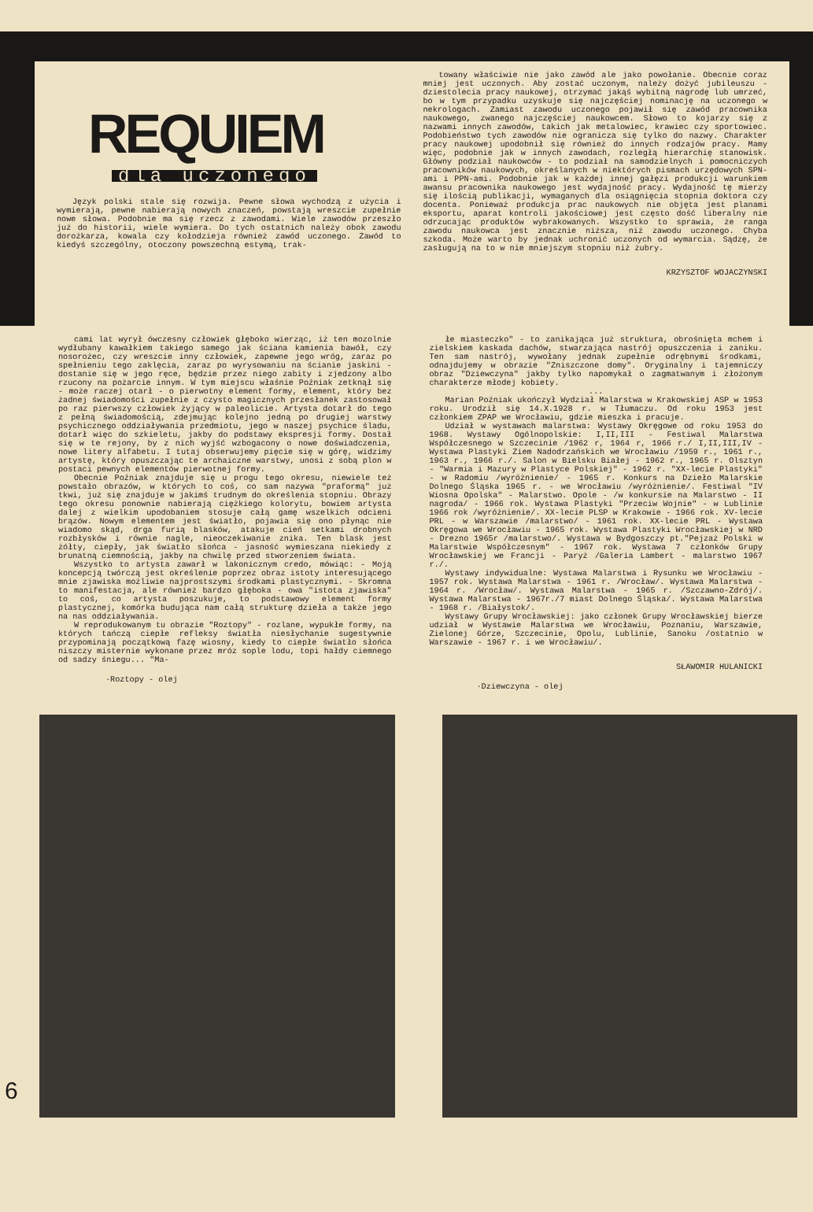REQUIEM
dla uczonego
Język polski stale się rozwija. Pewne słowa wychodzą z użycia i wymierają, pewne nabierają nowych znaczeń, powstają wreszcie zupełnie nowe słowa. Podobnie ma się rzecz z zawodami. Wiele zawodów przeszło już do historii, wiele wymiera. Do tych ostatnich należy obok zawodu dorożkarza, kowala czy kołodzieja również zawód uczonego. Zawód to kiedyś szczególny, otoczony powszechną estymą, trak-
towany właściwie nie jako zawód ale jako powołanie. Obecnie coraz mniej jest uczonych. Aby zostać uczonym, należy dożyć jubileuszu -dziestolecia pracy naukowej, otrzymać jakąś wybitną nagrodę lub umrzeć, bo w tym przypadku uzyskuje się najczęściej nominację na uczonego w nekrologach. Zamiast zawodu uczonego pojawił się zawód pracownika naukowego, zwanego najczęściej naukowcem. Słowo to kojarzy się z nazwami innych zawodów, takich jak metalowiec, krawiec czy sportowiec. Podobieństwo tych zawodów nie ogranicza się tylko do nazwy. Charakter pracy naukowej upodobnił się również do innych rodzajów pracy. Mamy więc, podobnie jak w innych zawodach, rozległą hierarchię stanowisk. Główny podział naukowców - to podział na samodzielnych i pomocniczych pracowników naukowych, określanych w niektórych pismach urzędowych SPN-ami i PPN-ami. Podobnie jak w każdej innej gałęzi produkcji warunkiem awansu pracownika naukowego jest wydajność pracy. Wydajność tę mierzy się ilością publikacji, wymaganych dla osiągnięcia stopnia doktora czy docenta. Ponieważ produkcja prac naukowych nie objęta jest planami eksportu, aparat kontroli jakościowej jest często dość liberalny nie odrzucając produktów wybrakowanych. Wszystko to sprawia, że ranga zawodu naukowca jest znacznie niższa, niż zawodu uczonego. Chyba szkoda. Może warto by jednak uchronić uczonych od wymarcia. Sądzę, że zasługują na to w nie mniejszym stopniu niż żubry.
KRZYSZTOF WOJACZYNSKI
cami lat wyrył ówczesny człowiek głęboko wierząc, iż ten mozolnie wydłubany kawałkiem takiego samego jak ściana kamienia bawół, czy nosorożec, czy wreszcie inny człowiek, zapewne jego wróg, zaraz po spełnieniu tego zaklęcia, zaraz po wyrysowaniu na ścianie jaskini - dostanie się w jego ręce, będzie przez niego zabity i zjedzony albo rzucony na pożarcie innym. W tym miejscu właśnie Poźniak zetknął się - może raczej otarł - o pierwotny element formy, element, który bez żadnej świadomości zupełnie z czysto magicznych przesłanek zastosował po raz pierwszy człowiek żyjący w paleolicie. Artysta dotarł do tego z pełną świadomością, zdejmując kolejno jedną po drugiej warstwy psychicznego oddziaływania przedmiotu, jego w naszej psychice śladu, dotarł więc do szkieletu, jakby do podstawy ekspresji formy. Dostał się w te rejony, by z nich wyjść wzbogacony o nowe doświadczenia, nowe litery alfabetu. I tutaj obserwujemy pięcie się w górę, widzimy artystę, który opuszczając te archaiczne warstwy, unosi z sobą plon w postaci pewnych elementów pierwotnej formy.
Obecnie Poźniak znajduje się u progu tego okresu, niewiele też powstało obrazów, w których to coś, co sam nazywa "praformą" już tkwi, już się znajduje w jakimś trudnym do określenia stopniu. Obrazy tego okresu ponownie nabierają ciężkiego kolorytu, bowiem artysta dalej z wielkim upodobaniem stosuje całą gamę wszelkich odcieni brązów. Nowym elementem jest światło, pojawia się ono płynąc nie wiadomo skąd, drga furią blasków, atakuje cień setkami drobnych rozbłysków i równie nagle, nieoczekiwanie znika. Ten blask jest żółty, ciepły, jak światło słońca - jasność wymieszana niekiedy z brunatną ciemnością, jakby na chwilę przed stworzeniem świata.
Wszystko to artysta zawarł w lakonicznym credo, mówiąc: - Moją koncepcją twórczą jest określenie poprzez obraz istoty interesującego mnie zjawiska możliwie najprostszymi środkami plastycznymi. - Skromna to manifestacja, ale również bardzo głęboka - owa "istota zjawiska" to coś, co artysta poszukuje, to podstawowy element formy plastycznej, komórka budująca nam całą strukturę dzieła a także jego na nas oddziaływania.
W reprodukowanym tu obrazie "Roztopy" - rozlane, wypukłe formy, na których tańczą ciepłe refleksy światła niesłychanie sugestywnie przypominają początkową fazę wiosny, kiedy to ciepłe światło słońca niszczy misternie wykonane przez mróz sople lodu, topi hałdy ciemnego od sadzy śniegu... "Ma-
·Roztopy - olej
łe miasteczko" - to zanikająca już struktura, obrośnięta mchem i zielskiem kaskada dachów, stwarzająca nastrój opuszczenia i zaniku. Ten sam nastrój, wywołany jednak zupełnie odrębnymi środkami, odnajdujemy w obrazie "Zniszczone domy". Oryginalny i tajemniczy obraz "Dziewczyna" jakby tylko napomykał o zagmatwanym i złożonym charakterze młodej kobiety.
...
Marian Poźniak ukończył Wydział Malarstwa w Krakowskiej ASP w 1953 roku. Urodził się 14.X.1928 r. w Tłumaczu. Od roku 1953 jest członkiem ZPAP we Wrocławiu, gdzie mieszka i pracuje.
Udział w wystawach malarstwa: Wystawy Okręgowe od roku 1953 do 1968. Wystawy Ogólnopolskie: I,II,III - Festiwal Malarstwa Współczesnego w Szczecinie /1962 r, 1964 r, 1966 r./ I,II,III,IV - Wystawa Plastyki Ziem Nadodrzańskich we Wrocławiu /1959 r., 1961 r., 1963 r., 1966 r./. Salon w Bielsku Białej - 1962 r., 1965 r. Olsztyn - "Warmia i Mazury w Plastyce Polskiej" - 1962 r. "XX-lecie Plastyki" - w Radomiu /wyróżnienie/ - 1965 r. Konkurs na Dzieło Malarskie Dolnego Śląska 1965 r. - we Wrocławiu /wyróżnienie/. Festiwal "IV Wiosna Opolska" - Malarstwo. Opole - /w konkursie na Malarstwo - II nagroda/ - 1966 rok. Wystawa Plastyki "Przeciw Wojnie" - w Lublinie 1966 rok /wyróżnienie/. XX-lecie PLSP w Krakowie - 1966 rok. XV-lecie PRL - w Warszawie /malarstwo/ - 1961 rok. XX-lecie PRL - Wystawa Okręgowa we Wrocławiu - 1965 rok. Wystawa Plastyki Wrocławskiej w NRD - Drezno 1965r /malarstwo/. Wystawa w Bydgoszczy pt."Pejzaż Polski w Malarstwie Współczesnym" - 1967 rok. Wystawa 7 członków Grupy Wrocławskiej we Francji - Paryż /Galeria Lambert - malarstwo 1967 r./.
Wystawy indywidualne: Wystawa Malarstwa i Rysunku we Wrocławiu - 1957 rok. Wystawa Malarstwa - 1961 r. /Wrocław/. Wystawa Malarstwa - 1964 r. /Wrocław/. Wystawa Malarstwa - 1965 r. /Szczawno-Zdrój/. Wystawa Malarstwa - 1967r./7 miast Dolnego Śląska/. Wystawa Malarstwa - 1968 r. /Białystok/.
Wystawy Grupy Wrocławskiej: jako członek Grupy Wrocławskiej bierze udział w Wystawie Malarstwa we Wrocławiu, Poznaniu, Warszawie, Zielonej Górze, Szczecinie, Opolu, Lublinie, Sanoku /ostatnio w Warszawie - 1967 r. i we Wrocławiu/.
SŁAWOMIR HULANICKI
·Dziewczyna - olej
6